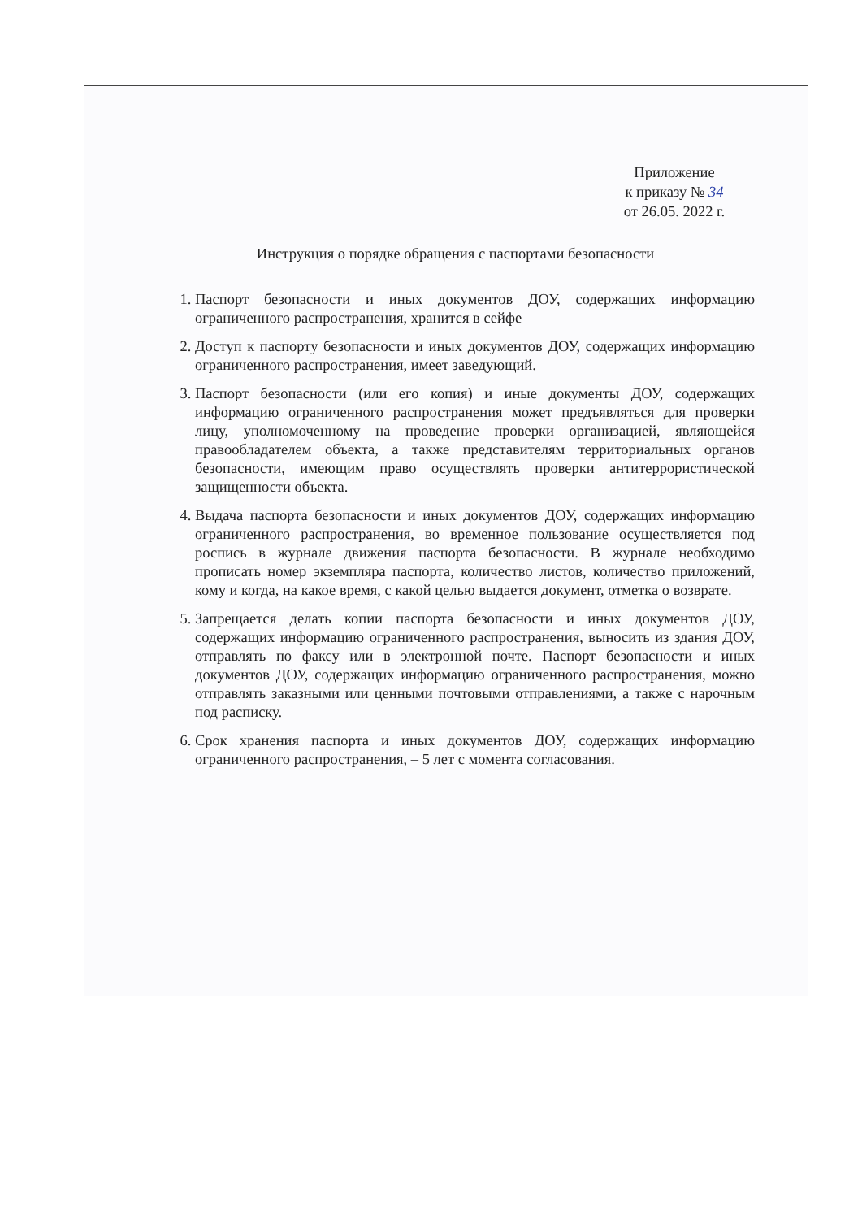Приложение
к приказу № 34
от 26.05. 2022 г.
Инструкция о порядке обращения с паспортами безопасности
1. Паспорт безопасности и иных документов ДОУ, содержащих информацию ограниченного распространения, хранится в сейфе
2. Доступ к паспорту безопасности и иных документов ДОУ, содержащих информацию ограниченного распространения, имеет заведующий.
3. Паспорт безопасности (или его копия) и иные документы ДОУ, содержащих информацию ограниченного распространения может предъявляться для проверки лицу, уполномоченному на проведение проверки организацией, являющейся правообладателем объекта, а также представителям территориальных органов безопасности, имеющим право осуществлять проверки антитеррористической защищенности объекта.
4. Выдача паспорта безопасности и иных документов ДОУ, содержащих информацию ограниченного распространения, во временное пользование осуществляется под роспись в журнале движения паспорта безопасности. В журнале необходимо прописать номер экземпляра паспорта, количество листов, количество приложений, кому и когда, на какое время, с какой целью выдается документ, отметка о возврате.
5. Запрещается делать копии паспорта безопасности и иных документов ДОУ, содержащих информацию ограниченного распространения, выносить из здания ДОУ, отправлять по факсу или в электронной почте. Паспорт безопасности и иных документов ДОУ, содержащих информацию ограниченного распространения, можно отправлять заказными или ценными почтовыми отправлениями, а также с нарочным под расписку.
6. Срок хранения паспорта и иных документов ДОУ, содержащих информацию ограниченного распространения, – 5 лет с момента согласования.